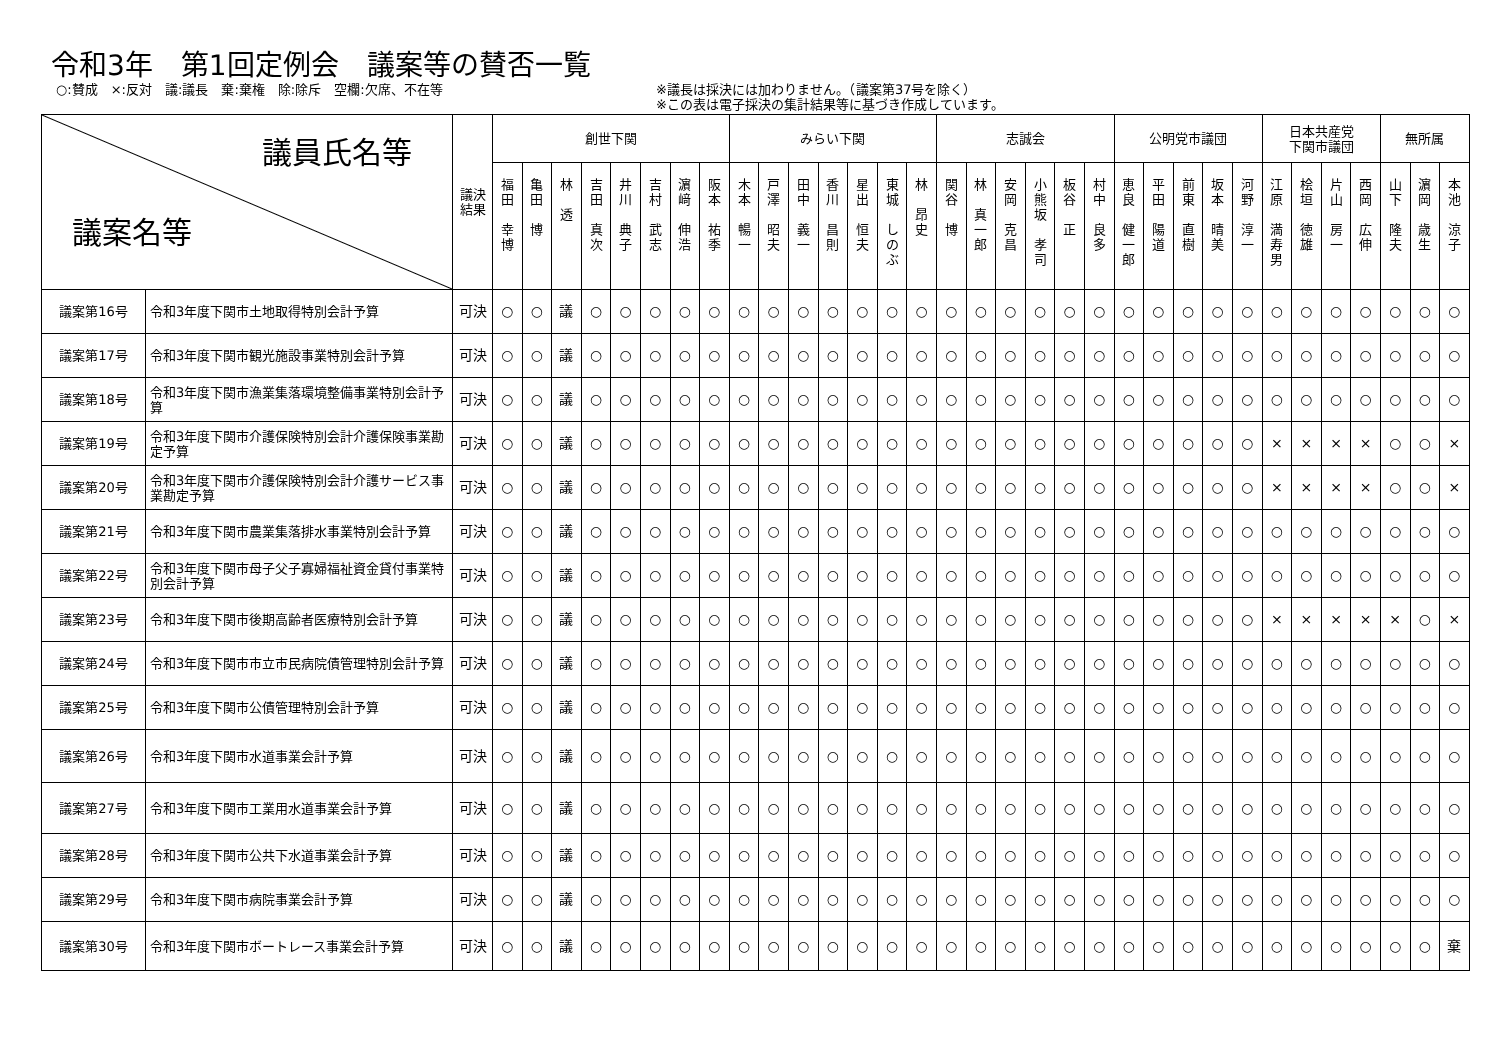令和3年　第1回定例会　議案等の賛否一覧
○:賛成　×:反対　議:議長　棄:棄権　除:除斥　空欄:欠席、不在等 ※議長は採決には加わりません。（議案第37号を除く）
※この表は電子採決の集計結果等に基づき作成しています。
| 議員氏名等 議案名等 | | 議決 結果 | 創世下関 | | | | | | | | みらい下関 | | | | | | | 志誠会 | | | | | | 公明党市議団 | | | | | 日本共産党 下関市議団 | | | | 無所属 | | |
| --- | --- | --- | --- | --- | --- | --- | --- | --- | --- | --- | --- | --- | --- | --- | --- | --- | --- | --- | --- | --- | --- | --- | --- | --- | --- | --- | --- | --- | --- | --- | --- | --- | --- | --- | --- |
| | | | 福 田 幸 博 | 亀 田 博 | 林 透 | 吉 田 真 次 | 井 川 典 子 | 吉 村 武 志 | 濵 﨑 伸 浩 | 阪 本 祐 季 | 木 本 暢 一 | 戸 澤 昭 夫 | 田 中 義 一 | 香 川 昌 則 | 星 出 恒 夫 | 東 城 し の ぶ | 林 昂 史 | 関 谷 博 | 林 真 一 郎 | 安 岡 克 昌 | 小 熊 坂 孝 司 | 板 谷 正 | 村 中 良 多 | 恵 良 健 一 郎 | 平 田 陽 道 | 前 東 直 樹 | 坂 本 晴 美 | 河 野 淳 一 | 江 原 満 寿 男 | 桧 垣 徳 雄 | 片 山 房 一 | 西 岡 広 伸 | 山 下 隆 夫 | 濵 岡 歳 生 | 本 池 涼 子 |
| 議案第16号 | 令和3年度下関市土地取得特別会計予算 | 可決 | ○ | ○ | 議 | ○ | ○ | ○ | ○ | ○ | ○ | ○ | ○ | ○ | ○ | ○ | ○ | ○ | ○ | ○ | ○ | ○ | ○ | ○ | ○ | ○ | ○ | ○ | ○ | ○ | ○ | ○ | ○ | ○ | ○ |
| 議案第17号 | 令和3年度下関市観光施設事業特別会計予算 | 可決 | ○ | ○ | 議 | ○ | ○ | ○ | ○ | ○ | ○ | ○ | ○ | ○ | ○ | ○ | ○ | ○ | ○ | ○ | ○ | ○ | ○ | ○ | ○ | ○ | ○ | ○ | ○ | ○ | ○ | ○ | ○ | ○ | ○ |
| 議案第18号 | 令和3年度下関市漁業集落環境整備事業特別会計予算 | 可決 | ○ | ○ | 議 | ○ | ○ | ○ | ○ | ○ | ○ | ○ | ○ | ○ | ○ | ○ | ○ | ○ | ○ | ○ | ○ | ○ | ○ | ○ | ○ | ○ | ○ | ○ | ○ | ○ | ○ | ○ | ○ | ○ | ○ |
| 議案第19号 | 令和3年度下関市介護保険特別会計介護保険事業勘定予算 | 可決 | ○ | ○ | 議 | ○ | ○ | ○ | ○ | ○ | ○ | ○ | ○ | ○ | ○ | ○ | ○ | ○ | ○ | ○ | ○ | ○ | ○ | ○ | ○ | ○ | ○ | ○ | × | × | × | × | ○ | ○ | × |
| 議案第20号 | 令和3年度下関市介護保険特別会計介護サービス事業勘定予算 | 可決 | ○ | ○ | 議 | ○ | ○ | ○ | ○ | ○ | ○ | ○ | ○ | ○ | ○ | ○ | ○ | ○ | ○ | ○ | ○ | ○ | ○ | ○ | ○ | ○ | ○ | ○ | × | × | × | × | ○ | ○ | × |
| 議案第21号 | 令和3年度下関市農業集落排水事業特別会計予算 | 可決 | ○ | ○ | 議 | ○ | ○ | ○ | ○ | ○ | ○ | ○ | ○ | ○ | ○ | ○ | ○ | ○ | ○ | ○ | ○ | ○ | ○ | ○ | ○ | ○ | ○ | ○ | ○ | ○ | ○ | ○ | ○ | ○ | ○ |
| 議案第22号 | 令和3年度下関市母子父子寡婦福祉資金貸付事業特別会計予算 | 可決 | ○ | ○ | 議 | ○ | ○ | ○ | ○ | ○ | ○ | ○ | ○ | ○ | ○ | ○ | ○ | ○ | ○ | ○ | ○ | ○ | ○ | ○ | ○ | ○ | ○ | ○ | ○ | ○ | ○ | ○ | ○ | ○ | ○ |
| 議案第23号 | 令和3年度下関市後期高齢者医療特別会計予算 | 可決 | ○ | ○ | 議 | ○ | ○ | ○ | ○ | ○ | ○ | ○ | ○ | ○ | ○ | ○ | ○ | ○ | ○ | ○ | ○ | ○ | ○ | ○ | ○ | ○ | ○ | ○ | × | × | × | × | × | ○ | × |
| 議案第24号 | 令和3年度下関市市立市民病院債管理特別会計予算 | 可決 | ○ | ○ | 議 | ○ | ○ | ○ | ○ | ○ | ○ | ○ | ○ | ○ | ○ | ○ | ○ | ○ | ○ | ○ | ○ | ○ | ○ | ○ | ○ | ○ | ○ | ○ | ○ | ○ | ○ | ○ | ○ | ○ | ○ |
| 議案第25号 | 令和3年度下関市公債管理特別会計予算 | 可決 | ○ | ○ | 議 | ○ | ○ | ○ | ○ | ○ | ○ | ○ | ○ | ○ | ○ | ○ | ○ | ○ | ○ | ○ | ○ | ○ | ○ | ○ | ○ | ○ | ○ | ○ | ○ | ○ | ○ | ○ | ○ | ○ | ○ |
| 議案第26号 | 令和3年度下関市水道事業会計予算 | 可決 | ○ | ○ | 議 | ○ | ○ | ○ | ○ | ○ | ○ | ○ | ○ | ○ | ○ | ○ | ○ | ○ | ○ | ○ | ○ | ○ | ○ | ○ | ○ | ○ | ○ | ○ | ○ | ○ | ○ | ○ | ○ | ○ | ○ |
| 議案第27号 | 令和3年度下関市工業用水道事業会計予算 | 可決 | ○ | ○ | 議 | ○ | ○ | ○ | ○ | ○ | ○ | ○ | ○ | ○ | ○ | ○ | ○ | ○ | ○ | ○ | ○ | ○ | ○ | ○ | ○ | ○ | ○ | ○ | ○ | ○ | ○ | ○ | ○ | ○ | ○ |
| 議案第28号 | 令和3年度下関市公共下水道事業会計予算 | 可決 | ○ | ○ | 議 | ○ | ○ | ○ | ○ | ○ | ○ | ○ | ○ | ○ | ○ | ○ | ○ | ○ | ○ | ○ | ○ | ○ | ○ | ○ | ○ | ○ | ○ | ○ | ○ | ○ | ○ | ○ | ○ | ○ | ○ |
| 議案第29号 | 令和3年度下関市病院事業会計予算 | 可決 | ○ | ○ | 議 | ○ | ○ | ○ | ○ | ○ | ○ | ○ | ○ | ○ | ○ | ○ | ○ | ○ | ○ | ○ | ○ | ○ | ○ | ○ | ○ | ○ | ○ | ○ | ○ | ○ | ○ | ○ | ○ | ○ | ○ |
| 議案第30号 | 令和3年度下関市ボートレース事業会計予算 | 可決 | ○ | ○ | 議 | ○ | ○ | ○ | ○ | ○ | ○ | ○ | ○ | ○ | ○ | ○ | ○ | ○ | ○ | ○ | ○ | ○ | ○ | ○ | ○ | ○ | ○ | ○ | ○ | ○ | ○ | ○ | ○ | ○ | 棄 |